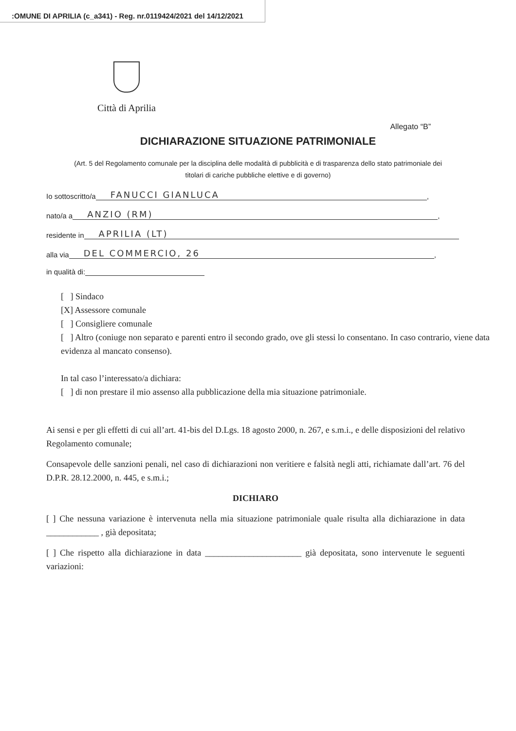:OMUNE DI APRILIA (c_a341) - Reg. nr.0119424/2021 del 14/12/2021
Città di Aprilia
Allegato “B”
DICHIARAZIONE SITUAZIONE PATRIMONIALE
(Art. 5 del Regolamento comunale per la disciplina delle modalità di pubblicità e di trasparenza dello stato patrimoniale dei titolari di cariche pubbliche elettive e di governo)
Io sottoscritto/a FANUCCI GIANLUCA,
nato/a a ANZIO (RM),
residente in APRILIA (LT)
alla via DEL COMMERCIO, 26,
in qualità di:
[ ] Sindaco
[X] Assessore comunale
[ ] Consigliere comunale
[ ] Altro (coniuge non separato e parenti entro il secondo grado, ove gli stessi lo consentano. In caso contrario, viene data evidenza al mancato consenso).
In tal caso l’interessato/a dichiara:
[ ] di non prestare il mio assenso alla pubblicazione della mia situazione patrimoniale.
Ai sensi e per gli effetti di cui all’art. 41-bis del D.Lgs. 18 agosto 2000, n. 267, e s.m.i., e delle disposizioni del relativo Regolamento comunale;
Consapevole delle sanzioni penali, nel caso di dichiarazioni non veritiere e falsità negli atti, richiamate dall’art. 76 del D.P.R. 28.12.2000, n. 445, e s.m.i.;
DICHIARO
[ ] Che nessuna variazione è intervenuta nella mia situazione patrimoniale quale risulta alla dichiarazione in data ____________ , già depositata;
[ ] Che rispetto alla dichiarazione in data ______________________ già depositata, sono intervenute le seguenti variazioni: